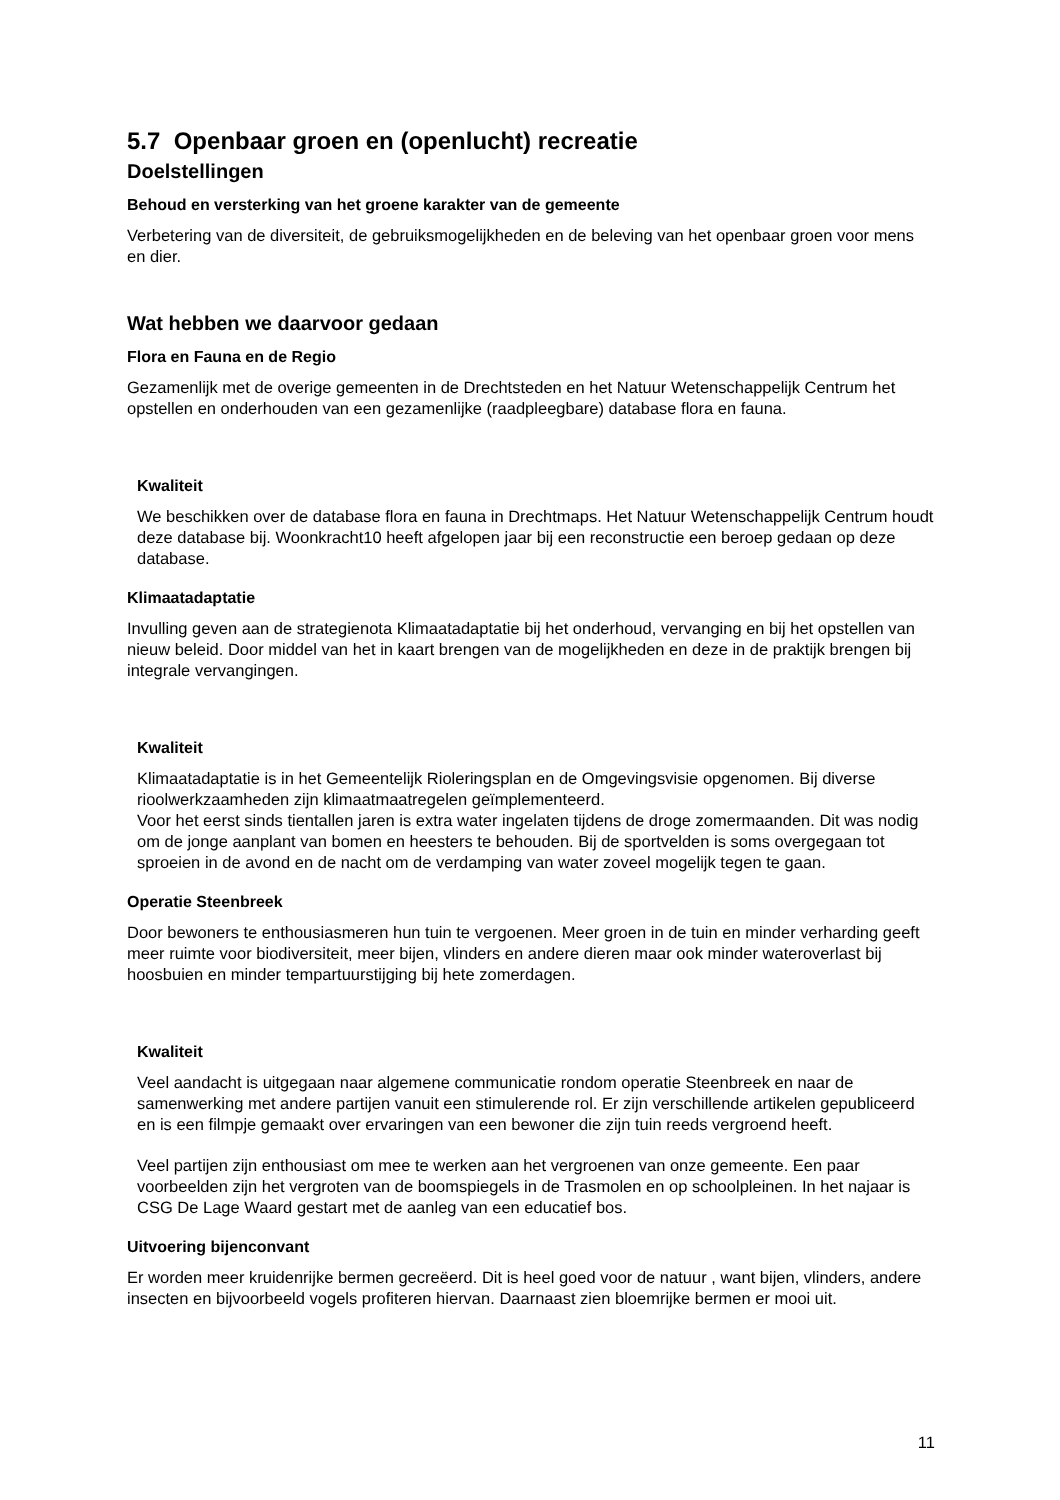5.7 Openbaar groen en (openlucht) recreatie
Doelstellingen
Behoud en versterking van het groene karakter van de gemeente
Verbetering van de diversiteit, de gebruiksmogelijkheden en de beleving van het openbaar groen voor mens en dier.
Wat hebben we daarvoor gedaan
Flora en Fauna en de Regio
Gezamenlijk met de overige gemeenten in de Drechtsteden en het Natuur Wetenschappelijk Centrum het opstellen en onderhouden van een gezamenlijke (raadpleegbare) database flora en fauna.
Kwaliteit
We beschikken over de database flora en fauna in Drechtmaps. Het Natuur Wetenschappelijk Centrum houdt deze database bij. Woonkracht10 heeft afgelopen jaar bij een reconstructie een beroep gedaan op deze database.
Klimaatadaptatie
Invulling geven aan de strategienota Klimaatadaptatie bij het onderhoud, vervanging en bij het opstellen van nieuw beleid. Door middel van het in kaart brengen van de mogelijkheden en deze in de praktijk brengen bij integrale vervangingen.
Kwaliteit
Klimaatadaptatie is in het Gemeentelijk Rioleringsplan en de Omgevingsvisie opgenomen. Bij diverse rioolwerkzaamheden zijn klimaatmaatregelen geïmplementeerd.
Voor het eerst sinds tientallen jaren is extra water ingelaten tijdens de droge zomermaanden. Dit was nodig om de jonge aanplant van bomen en heesters te behouden. Bij de sportvelden is soms overgegaan tot sproeien in de avond en de nacht om de verdamping van water zoveel mogelijk tegen te gaan.
Operatie Steenbreek
Door bewoners te enthousiasmeren hun tuin te vergoenen. Meer groen in de tuin en minder verharding geeft meer ruimte voor biodiversiteit, meer bijen, vlinders en andere dieren maar ook minder wateroverlast bij hoosbuien en minder tempartuurstijging bij hete zomerdagen.
Kwaliteit
Veel aandacht is uitgegaan naar algemene communicatie rondom operatie Steenbreek en naar de samenwerking met andere partijen vanuit een stimulerende rol. Er zijn verschillende artikelen gepubliceerd en is een filmpje gemaakt over ervaringen van een bewoner die zijn tuin reeds vergroend heeft.
Veel partijen zijn enthousiast om mee te werken aan het vergroenen van onze gemeente. Een paar voorbeelden zijn het vergroten van de boomspiegels in de Trasmolen en op schoolpleinen. In het najaar is CSG De Lage Waard gestart met de aanleg van een educatief bos.
Uitvoering bijenconvant
Er worden meer kruidenrijke bermen gecreëerd. Dit is heel goed voor de natuur , want bijen, vlinders, andere insecten en bijvoorbeeld vogels profiteren hiervan. Daarnaast zien bloemrijke bermen er mooi uit.
11